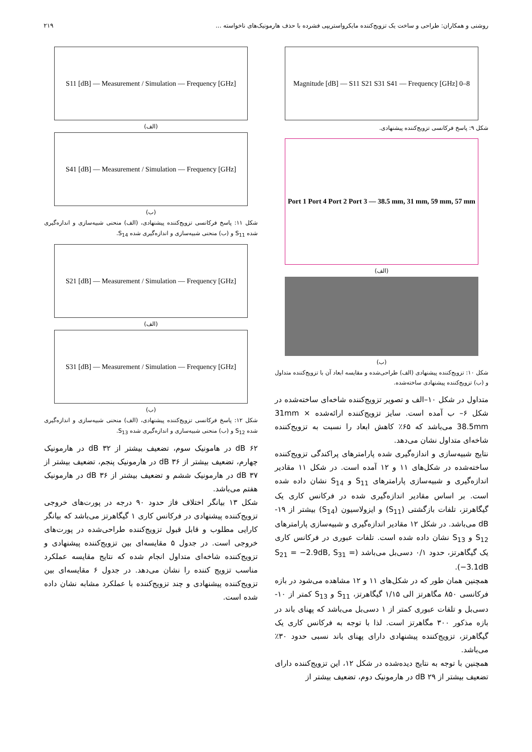روشنی و همکاران: طراحی و ساخت یک تزویج‌کننده مایکرواستریپی فشرده با حذف هارمونیک‌های ناخواسته ... ۲۱۹
Magnitude [dB] — S11 S21 S31 S41 — Frequency [GHz] 0–8
شکل ۹: پاسخ فرکانسی تزویج‌کننده پیشنهادی.
Port 1 Port 4 Port 2 Port 3 — 38.5 mm, 31 mm, 59 mm, 57 mm
(الف)
(ب)
شکل ۱۰: تزویج‌کننده پیشنهادی (الف) طراحی‌شده و مقایسه ابعاد آن با تزویج‌کننده متداول و (ب) تزویج‌کننده پیشنهادی ساخته‌شده.
متداول در شکل ۱۰–الف و تصویر تزویج‌کننده شاخه‌ای ساخته‌شده در شکل ۶– ب آمده است. سایز تزویج‌کننده ارائه‌شده 31mm × 38.5mm می‌باشد که ۶۵٪ کاهش ابعاد را نسبت به تزویج‌کننده شاخه‌ای متداول نشان می‌دهد.
نتایج شبیه‌سازی و اندازه‌گیری شده پارامترهای پراکندگی تزویج‌کننده ساخته‌شده در شکل‌های ۱۱ و ۱۲ آمده است. در شکل ۱۱ مقادیر اندازه‌گیری و شبیه‌سازی پارامترهای S<sub>11</sub> و S<sub>14</sub> نشان داده شده است. بر اساس مقادیر اندازه‌گیری شده در فرکانس کاری یک گیگاهرتز، تلفات بازگشتی (S<sub>11</sub>) و ایزولاسیون (S<sub>14</sub>) بیشتر از ۱۹- dB می‌باشد. در شکل ۱۲ مقادیر اندازه‌گیری و شبیه‌سازی پارامترهای S<sub>12</sub> و S<sub>13</sub> نشان داده شده است. تلفات عبوری در فرکانس کاری یک گیگاهرتز، حدود ۰/۱ دسی‌بل می‌باشد (S<sub>21</sub> = −2.9dB, S<sub>31</sub> = −3.1dB).
همچنین همان طور که در شکل‌های ۱۱ و ۱۲ مشاهده می‌شود در بازه فرکانسی ۸۵۰ مگاهرتز الی ۱/۱۵ گیگاهرتز، S<sub>11</sub> و S<sub>13</sub> کمتر از ۱۰- دسی‌بل و تلفات عبوری کمتر از ۱ دسی‌بل می‌باشد که پهنای باند در بازه مذکور ۳۰۰ مگاهرتز است. لذا با توجه به فرکانس کاری یک گیگاهرتز، تزویج‌کننده پیشنهادی دارای پهنای باند نسبی حدود ۳۰٪ می‌باشد.
همچنین با توجه به نتایج دیده‌شده در شکل ۱۲، این تزویج‌کننده دارای تضعیف بیشتر از ۲۹ dB در هارمونیک دوم، تضعیف بیشتر از
S11 [dB] — Measurement / Simulation — Frequency [GHz]
(الف)
S41 [dB] — Measurement / Simulation — Frequency [GHz]
(ب)
شکل ۱۱: پاسخ فرکانسی تزویج‌کننده پیشنهادی، (الف) منحنی شبیه‌سازی و اندازه‌گیری شده S<sub>11</sub> و (ب) منحنی شبیه‌سازی و اندازه‌گیری شده S<sub>14</sub>.
S21 [dB] — Measurement / Simulation — Frequency [GHz]
(الف)
S31 [dB] — Measurement / Simulation — Frequency [GHz]
(ب)
شکل ۱۲: پاسخ فرکانسی تزویج‌کننده پیشنهادی، (الف) منحنی شبیه‌سازی و اندازه‌گیری شده S<sub>12</sub> و (ب) منحنی شبیه‌سازی و اندازه‌گیری شده S<sub>13</sub>.
۶۲ dB در هامونیک سوم، تضعیف بیشتر از ۳۲ dB در هارمونیک چهارم، تضعیف بیشتر از ۳۶ dB در هارمونیک پنجم، تضعیف بیشتر از ۳۷ dB در هارمونیک ششم و تضعیف بیشتر از ۳۶ dB در هارمونیک هفتم می‌باشد.
شکل ۱۳ بیانگر اختلاف فاز حدود ۹۰ درجه در پورت‌های خروجی تزویج‌کننده پیشنهادی در فرکانس کاری ۱ گیگاهرتز می‌باشد که بیانگر کارایی مطلوب و قابل قبول تزویج‌کننده طراحی‌شده در پورت‌های خروجی است. در جدول ۵ مقایسه‌ای بین تزویج‌کننده پیشنهادی و تزویج‌کننده شاخه‌ای متداول انجام شده که نتایج مقایسه عملکرد مناسب تزویج کننده را نشان می‌دهد. در جدول ۶ مقایسه‌ای بین تزویج‌کننده پیشنهادی و چند تزویج‌کننده با عملکرد مشابه نشان داده شده است.